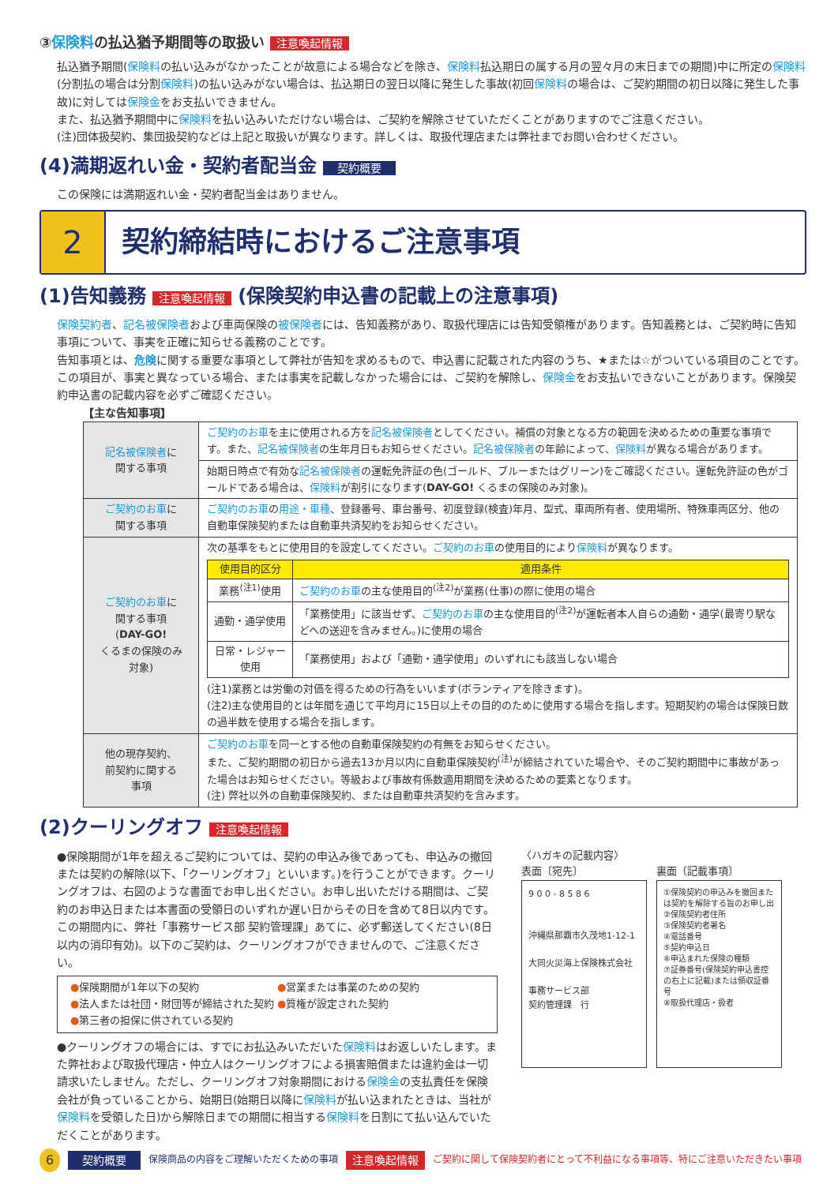③保険料の払込猶予期間等の取扱い 注意喚起情報
払込猶予期間(保険料の払い込みがなかったことが故意による場合などを除き、保険料払込期日の属する月の翌々月の末日までの期間)中に所定の保険料(分割払の場合は分割保険料)の払い込みがない場合は、払込期日の翌日以降に発生した事故(初回保険料の場合は、ご契約期間の初日以降に発生した事故)に対しては保険金をお支払いできません。
また、払込猶予期間中に保険料を払い込みいただけない場合は、ご契約を解除させていただくことがありますのでご注意ください。
(注)団体扱契約、集団扱契約などは上記と取扱いが異なります。詳しくは、取扱代理店または弊社までお問い合わせください。
(4)満期返れい金・契約者配当金 契約概要
この保険には満期返れい金・契約者配当金はありません。
2 契約締結時におけるご注意事項
(1)告知義務 注意喚起情報 (保険契約申込書の記載上の注意事項)
保険契約者、記名被保険者および車両保険の被保険者には、告知義務があり、取扱代理店には告知受領権があります。告知義務とは、ご契約時に告知事項について、事実を正確に知らせる義務のことです。
告知事項とは、危険に関する重要な事項として弊社が告知を求めるもので、申込書に記載された内容のうち、★または☆がついている項目のことです。この項目が、事実と異なっている場合、または事実を記載しなかった場合には、ご契約を解除し、保険金をお支払いできないことがあります。保険契約申込書の記載内容を必ずご確認ください。
【主な告知事項】
| 記名被保険者 に 関する事項 | ご契約のお車 を主に使用される方を 記名被保険者 としてください。補償の対象となる方の範囲を決めるための重要な事項です。また、 記名被保険者 の生年月日もお知らせください。 記名被保険者 の年齢によって、 保険料 が異なる場合があります。 |
| | 始期日時点で有効な 記名被保険者 の運転免許証の色(ゴールド、ブルーまたはグリーン)をご確認ください。運転免許証の色がゴールドである場合は、 保険料 が割引になります( DAY-GO! くるまの保険のみ対象)。 |
| ご契約のお車 に 関する事項 | ご契約のお車 の 用途・車種 、登録番号、車台番号、初度登録(検査)年月、型式、車両所有者、使用場所、特殊車両区分、他の自動車保険契約または自動車共済契約をお知らせください。 |
| ご契約のお車 に 関する事項 ( DAY-GO! くるまの保険のみ 対象) | 次の基準をもとに使用目的を設定してください。 ご契約のお車 の使用目的により 保険料 が異なります。 / 使用目的区分 / 適用条件 / / --- / --- / / 業務<sup>(注1)</sup>使用 / ご契約のお車 の主な使用目的<sup>(注2)</sup>が業務(仕事)の際に使用の場合 / / 通勤・通学使用 / 「業務使用」に該当せず、 ご契約のお車 の主な使用目的<sup>(注2)</sup>が運転者本人自らの通勤・通学(最寄り駅などへの送迎を含みません。)に使用の場合 / / 日常・レジャー使用 / 「業務使用」および「通勤・通学使用」のいずれにも該当しない場合 / (注1)業務とは労働の対価を得るための行為をいいます(ボランティアを除きます)。 (注2)主な使用目的とは年間を通じて平均月に15日以上その目的のために使用する場合を指します。短期契約の場合は保険日数の過半数を使用する場合を指します。 |
| 他の現存契約、 前契約に関する 事項 | ご契約のお車 を同一とする他の自動車保険契約の有無をお知らせください。 また、ご契約期間の初日から過去13か月以内に自動車保険契約<sup>(注)</sup>が締結されていた場合や、そのご契約期間中に事故があった場合はお知らせください。等級および事故有係数適用期間を決めるための要素となります。 (注) 弊社以外の自動車保険契約、または自動車共済契約を含みます。 |
(2)クーリングオフ 注意喚起情報
●保険期間が1年を超えるご契約については、契約の申込み後であっても、申込みの撤回または契約の解除(以下、「クーリングオフ」といいます。)を行うことができます。クーリングオフは、右図のような書面でお申し出ください。お申し出いただける期間は、ご契約のお申込日または本書面の受領日のいずれか遅い日からその日を含めて8日以内です。この期間内に、弊社「事務サービス部 契約管理課」あてに、必ず郵送してください(8日以内の消印有効)。以下のご契約は、クーリングオフができませんので、ご注意ください。
●保険期間が1年以下の契約
●法人または社団・財団等が締結された契約
●第三者の担保に供されている契約
●営業または事業のための契約
●質権が設定された契約
●クーリングオフの場合には、すでにお払込みいただいた保険料はお返しいたします。また弊社および取扱代理店・仲立人はクーリングオフによる損害賠償または違約金は一切請求いたしません。ただし、クーリングオフ対象期間における保険金の支払責任を保険会社が負っていることから、始期日(始期日以降に保険料が払い込まれたときは、当社が保険料を受領した日)から解除日までの期間に相当する保険料を日割にて払い込んでいただくことがあります。
〈ハガキの記載内容〉
表面〔宛先〕
9 0 0 - 8 5 8 6
沖縄県那覇市久茂地1-12-1
大同火災海上保険株式会社
事務サービス部
契約管理課　行
裏面〔記載事項〕
①保険契約の申込みを撤回または契約を解除する旨のお申し出
②保険契約者住所
③保険契約者署名
④電話番号
⑤契約申込日
⑥申込まれた保険の種類
⑦証券番号(保険契約申込書控の右上に記載)または領収証番号
⑧取扱代理店・扱者
6 契約概要 保険商品の内容をご理解いただくための事項 注意喚起情報 ご契約に関して保険契約者にとって不利益になる事項等、特にご注意いただきたい事項